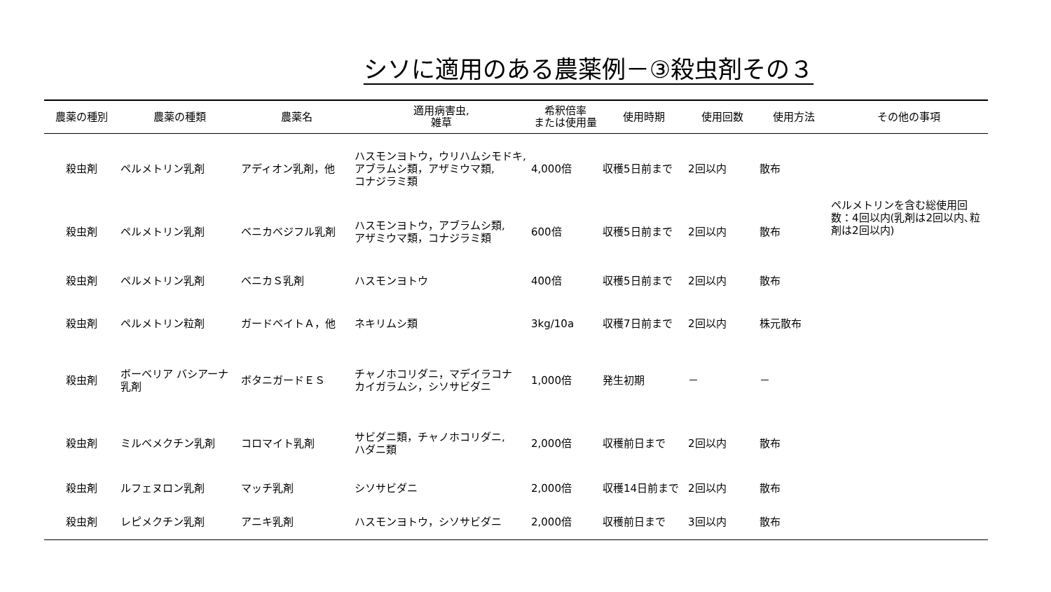シソに適用のある農薬例－③殺虫剤その３
| 農薬の種別 | 農薬の種類 | 農薬名 | 適用病害虫, 雑草 | 希釈倍率 または使用量 | 使用時期 | 使用回数 | 使用方法 | その他の事項 |
| --- | --- | --- | --- | --- | --- | --- | --- | --- |
| 殺虫剤 | ペルメトリン乳剤 | アディオン乳剤，他 | ハスモンヨトウ，ウリハムシモドキ, アブラムシ類，アザミウマ類, コナジラミ類 | 4,000倍 | 収穫5日前まで | 2回以内 | 散布 | ペルメトリンを含む総使用回数：4回以内(乳剤は2回以内､粒剤は2回以内) |
| 殺虫剤 | ペルメトリン乳剤 | ベニカベジフル乳剤 | ハスモンヨトウ，アブラムシ類, アザミウマ類，コナジラミ類 | 600倍 | 収穫5日前まで | 2回以内 | 散布 | |
| 殺虫剤 | ペルメトリン乳剤 | ベニカＳ乳剤 | ハスモンヨトウ | 400倍 | 収穫5日前まで | 2回以内 | 散布 | |
| 殺虫剤 | ペルメトリン粒剤 | ガードベイトＡ，他 | ネキリムシ類 | 3kg/10a | 収穫7日前まで | 2回以内 | 株元散布 | |
| 殺虫剤 | ボーベリア バシアーナ 乳剤 | ボタニガードＥＳ | チャノホコリダニ，マデイラコナ カイガラムシ，シソサビダニ | 1,000倍 | 発生初期 | － | － | |
| 殺虫剤 | ミルベメクチン乳剤 | コロマイト乳剤 | サビダニ類，チャノホコリダニ, ハダニ類 | 2,000倍 | 収穫前日まで | 2回以内 | 散布 | |
| 殺虫剤 | ルフェヌロン乳剤 | マッチ乳剤 | シソサビダニ | 2,000倍 | 収穫14日前まで | 2回以内 | 散布 | |
| 殺虫剤 | レピメクチン乳剤 | アニキ乳剤 | ハスモンヨトウ，シソサビダニ | 2,000倍 | 収穫前日まで | 3回以内 | 散布 | |